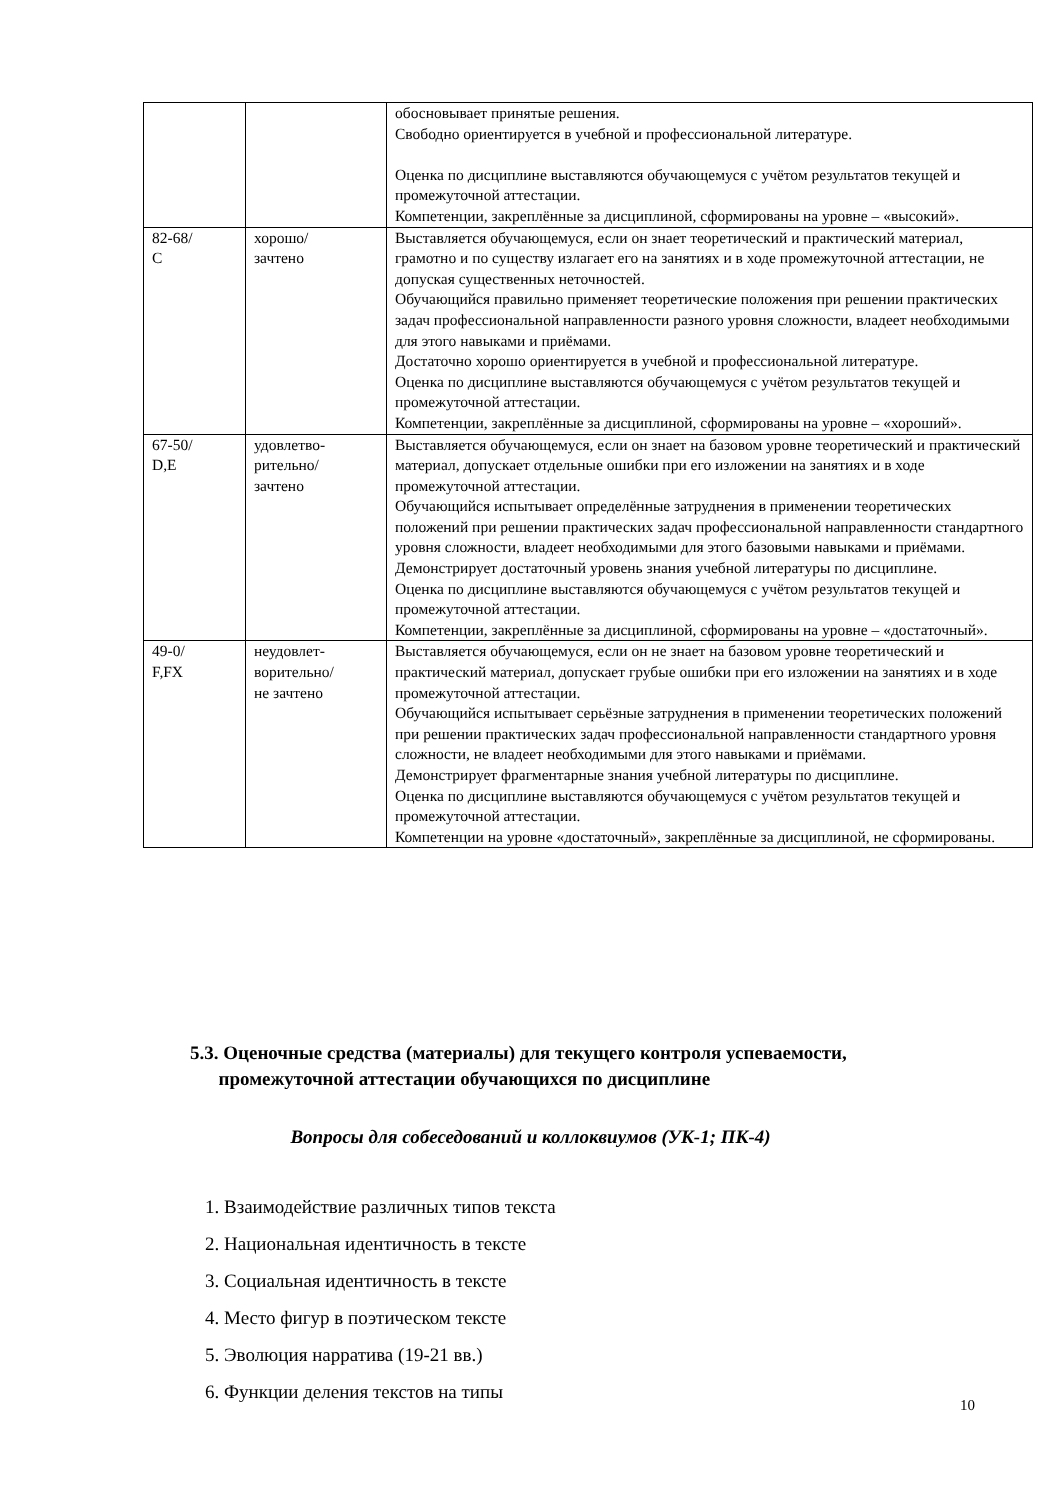| | | обосновывает принятые решения. Свободно ориентируется в учебной и профессиональной литературе. Оценка по дисциплине выставляются обучающемуся с учётом результатов текущей и промежуточной аттестации. Компетенции, закреплённые за дисциплиной, сформированы на уровне – «высокий». |
| 82-68/ C | хорошо/ зачтено | Выставляется обучающемуся, если он знает теоретический и практический материал, грамотно и по существу излагает его на занятиях и в ходе промежуточной аттестации, не допуская существенных неточностей. Обучающийся правильно применяет теоретические положения при решении практических задач профессиональной направленности разного уровня сложности, владеет необходимыми для этого навыками и приёмами. Достаточно хорошо ориентируется в учебной и профессиональной литературе. Оценка по дисциплине выставляются обучающемуся с учётом результатов текущей и промежуточной аттестации. Компетенции, закреплённые за дисциплиной, сформированы на уровне – «хороший». |
| 67-50/ D,E | удовлетво- рительно/ зачтено | Выставляется обучающемуся, если он знает на базовом уровне теоретический и практический материал, допускает отдельные ошибки при его изложении на занятиях и в ходе промежуточной аттестации. Обучающийся испытывает определённые затруднения в применении теоретических положений при решении практических задач профессиональной направленности стандартного уровня сложности, владеет необходимыми для этого базовыми навыками и приёмами. Демонстрирует достаточный уровень знания учебной литературы по дисциплине. Оценка по дисциплине выставляются обучающемуся с учётом результатов текущей и промежуточной аттестации. Компетенции, закреплённые за дисциплиной, сформированы на уровне – «достаточный». |
| 49-0/ F,FX | неудовлет- ворительно/ не зачтено | Выставляется обучающемуся, если он не знает на базовом уровне теоретический и практический материал, допускает грубые ошибки при его изложении на занятиях и в ходе промежуточной аттестации. Обучающийся испытывает серьёзные затруднения в применении теоретических положений при решении практических задач профессиональной направленности стандартного уровня сложности, не владеет необходимыми для этого навыками и приёмами. Демонстрирует фрагментарные знания учебной литературы по дисциплине. Оценка по дисциплине выставляются обучающемуся с учётом результатов текущей и промежуточной аттестации. Компетенции на уровне «достаточный», закреплённые за дисциплиной, не сформированы. |
5.3. Оценочные средства (материалы) для текущего контроля успеваемости,
промежуточной аттестации обучающихся по дисциплине
Вопросы для собеседований и коллоквиумов (УК-1; ПК-4)
1. Взаимодействие различных типов текста
2. Национальная идентичность в тексте
3. Социальная идентичность в тексте
4. Место фигур в поэтическом тексте
5. Эволюция нарратива (19-21 вв.)
6. Функции деления текстов на типы
10